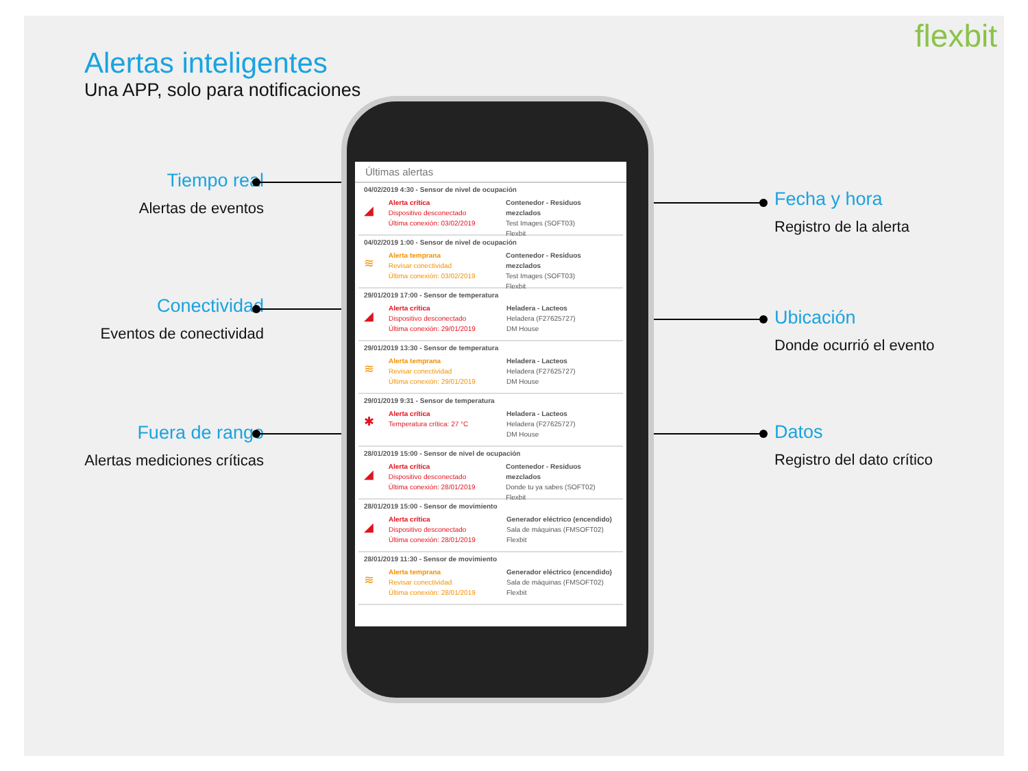flexbit
Alertas inteligentes
Una APP, solo para notificaciones
Tiempo real
Alertas de eventos
Conectividad
Eventos de conectividad
Fuera de rango
Alertas mediciones críticas
Fecha y hora
Registro de la alerta
Ubicación
Donde ocurrió el evento
Datos
Registro del dato crítico
Últimas alertas
04/02/2019 4:30 - Sensor de nivel de ocupación
◢
Alerta crítica
Dispositivo desconectado
Última conexión: 03/02/2019
Contenedor - Residuos mezclados
Test Images (SOFT03)
Flexbit
04/02/2019 1:00 - Sensor de nivel de ocupación
≋
Alerta temprana
Revisar conectividad
Última conexión: 03/02/2019
Contenedor - Residuos mezclados
Test Images (SOFT03)
Flexbit
29/01/2019 17:00 - Sensor de temperatura
◢
Alerta crítica
Dispositivo desconectado
Última conexión: 29/01/2019
Heladera - Lacteos
Heladera (F27625727)
DM House
29/01/2019 13:30 - Sensor de temperatura
≋
Alerta temprana
Revisar conectividad
Última conexión: 29/01/2019
Heladera - Lacteos
Heladera (F27625727)
DM House
29/01/2019 9:31 - Sensor de temperatura
✱
Alerta crítica
Temperatura crítica: 27 °C
Heladera - Lacteos
Heladera (F27625727)
DM House
28/01/2019 15:00 - Sensor de nivel de ocupación
◢
Alerta crítica
Dispositivo desconectado
Última conexión: 28/01/2019
Contenedor - Residuos mezclados
Donde tu ya sabes (SOFT02)
Flexbit
28/01/2019 15:00 - Sensor de movimiento
◢
Alerta crítica
Dispositivo desconectado
Última conexión: 28/01/2019
Generador eléctrico (encendido)
Sala de máquinas (FMSOFT02)
Flexbit
28/01/2019 11:30 - Sensor de movimiento
≋
Alerta temprana
Revisar conectividad
Última conexión: 28/01/2019
Generador eléctrico (encendido)
Sala de máquinas (FMSOFT02)
Flexbit